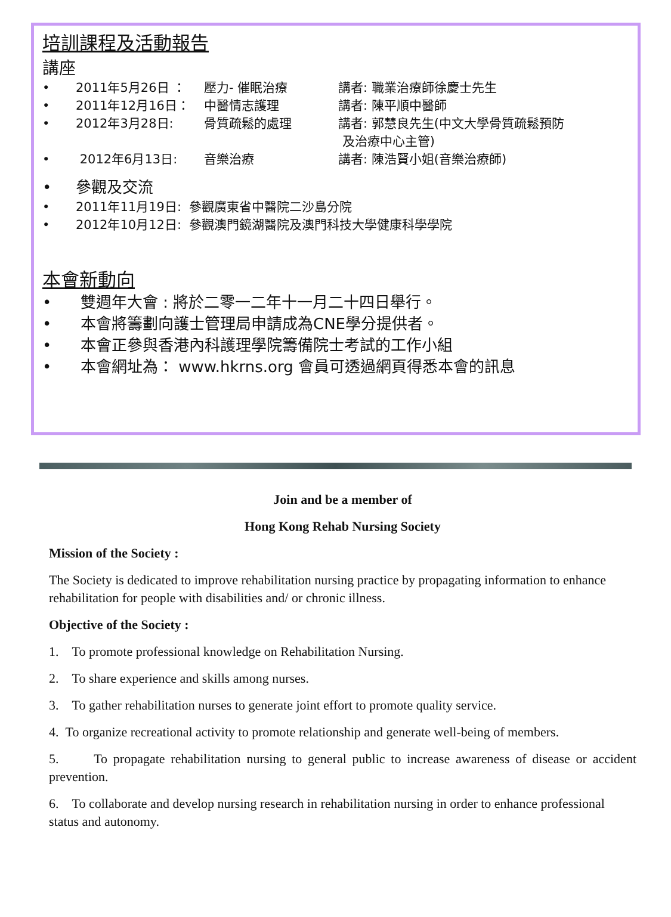培訓課程及活動報告
講座
• 2011年5月26日 ： 壓力- 催眠治療 講者: 職業治療師徐慶士先生
• 2011年12月16日： 中醫情志護理 講者: 陳平順中醫師
• 2012年3月28日: 骨質疏鬆的處理 講者: 郭慧良先生(中文大學骨質疏鬆預防
及治療中心主管)
• 2012年6月13日: 音樂治療 講者: 陳浩賢小姐(音樂治療師)
• 參觀及交流
• 2011年11月19日: 參觀廣東省中醫院二沙島分院
• 2012年10月12日: 參觀澳門鏡湖醫院及澳門科技大學健康科學學院
本會新動向
• 雙週年大會 : 將於二零一二年十一月二十四日舉行。
• 本會將籌劃向護士管理局申請成為CNE學分提供者。
• 本會正參與香港內科護理學院籌備院士考試的工作小組
• 本會網址為： www.hkrns.org 會員可透過網頁得悉本會的訊息
Join and be a member of
Hong Kong Rehab Nursing Society
Mission of the Society :
The Society is dedicated to improve rehabilitation nursing practice by propagating information to enhance rehabilitation for people with disabilities and/ or chronic illness.
Objective of the Society :
1. To promote professional knowledge on Rehabilitation Nursing.
2. To share experience and skills among nurses.
3. To gather rehabilitation nurses to generate joint effort to promote quality service.
4. To organize recreational activity to promote relationship and generate well-being of members.
5. To propagate rehabilitation nursing to general public to increase awareness of disease or accident prevention.
6. To collaborate and develop nursing research in rehabilitation nursing in order to enhance professional status and autonomy.